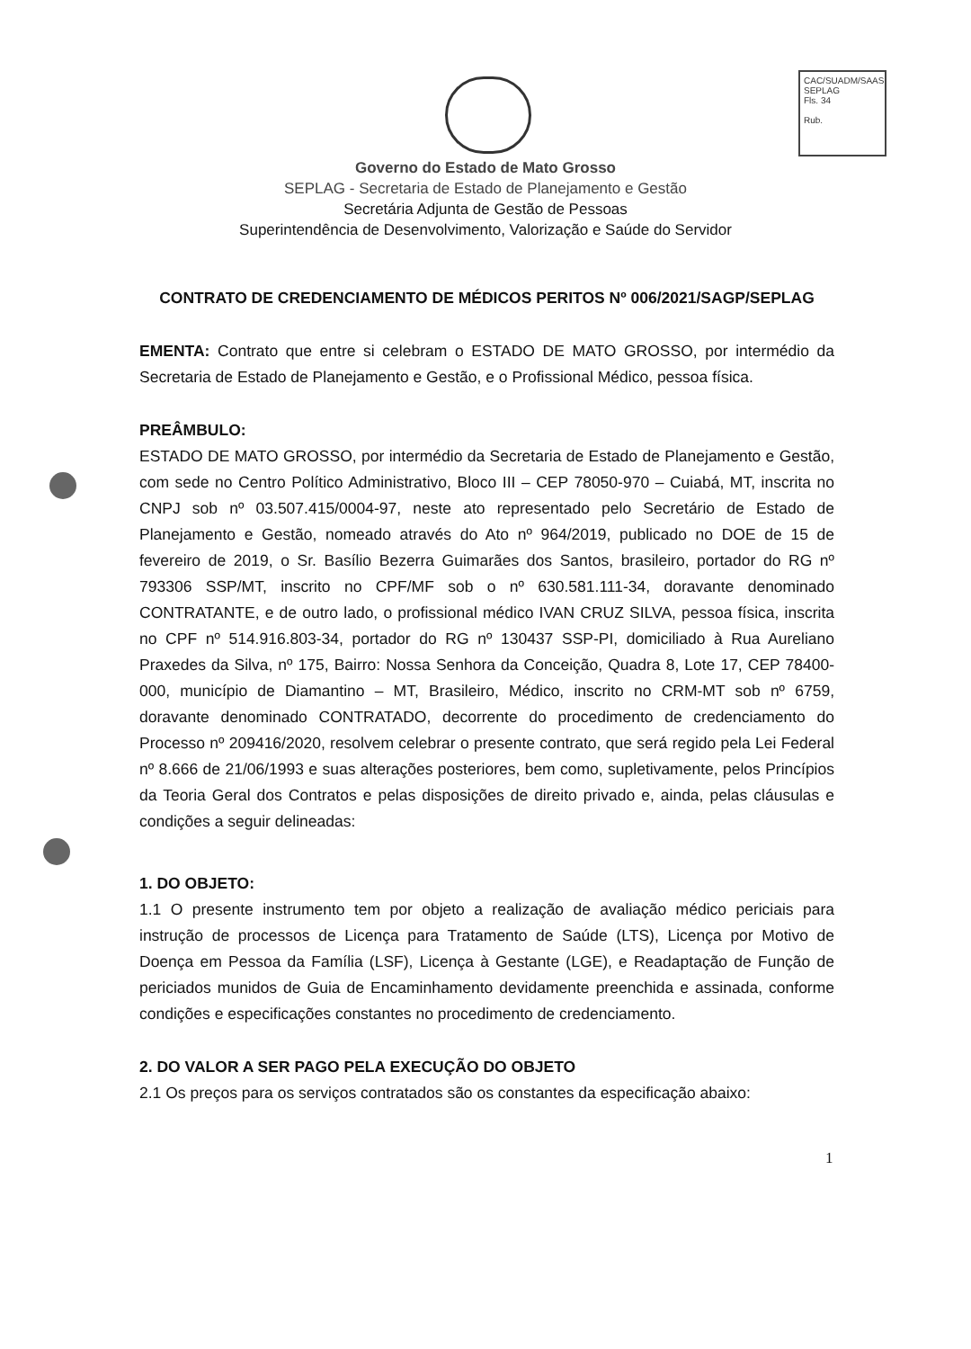CAC/SUADM/SAAS
SEPLAG
Fls. 34
Rub.
Governo do Estado de Mato Grosso
SEPLAG - Secretaria de Estado de Planejamento e Gestão
Secretária Adjunta de Gestão de Pessoas
Superintendência de Desenvolvimento, Valorização e Saúde do Servidor
CONTRATO DE CREDENCIAMENTO DE MÉDICOS PERITOS Nº 006/2021/SAGP/SEPLAG
EMENTA: Contrato que entre si celebram o ESTADO DE MATO GROSSO, por intermédio da Secretaria de Estado de Planejamento e Gestão, e o Profissional Médico, pessoa física.
PREÂMBULO:
ESTADO DE MATO GROSSO, por intermédio da Secretaria de Estado de Planejamento e Gestão, com sede no Centro Político Administrativo, Bloco III – CEP 78050-970 – Cuiabá, MT, inscrita no CNPJ sob nº 03.507.415/0004-97, neste ato representado pelo Secretário de Estado de Planejamento e Gestão, nomeado através do Ato nº 964/2019, publicado no DOE de 15 de fevereiro de 2019, o Sr. Basílio Bezerra Guimarães dos Santos, brasileiro, portador do RG nº 793306 SSP/MT, inscrito no CPF/MF sob o nº 630.581.111-34, doravante denominado CONTRATANTE, e de outro lado, o profissional médico IVAN CRUZ SILVA, pessoa física, inscrita no CPF nº 514.916.803-34, portador do RG nº 130437 SSP-PI, domiciliado à Rua Aureliano Praxedes da Silva, nº 175, Bairro: Nossa Senhora da Conceição, Quadra 8, Lote 17, CEP 78400-000, município de Diamantino – MT, Brasileiro, Médico, inscrito no CRM-MT sob nº 6759, doravante denominado CONTRATADO, decorrente do procedimento de credenciamento do Processo nº 209416/2020, resolvem celebrar o presente contrato, que será regido pela Lei Federal nº 8.666 de 21/06/1993 e suas alterações posteriores, bem como, supletivamente, pelos Princípios da Teoria Geral dos Contratos e pelas disposições de direito privado e, ainda, pelas cláusulas e condições a seguir delineadas:
1. DO OBJETO:
1.1 O presente instrumento tem por objeto a realização de avaliação médico periciais para instrução de processos de Licença para Tratamento de Saúde (LTS), Licença por Motivo de Doença em Pessoa da Família (LSF), Licença à Gestante (LGE), e Readaptação de Função de periciados munidos de Guia de Encaminhamento devidamente preenchida e assinada, conforme condições e especificações constantes no procedimento de credenciamento.
2. DO VALOR A SER PAGO PELA EXECUÇÃO DO OBJETO
2.1 Os preços para os serviços contratados são os constantes da especificação abaixo:
1